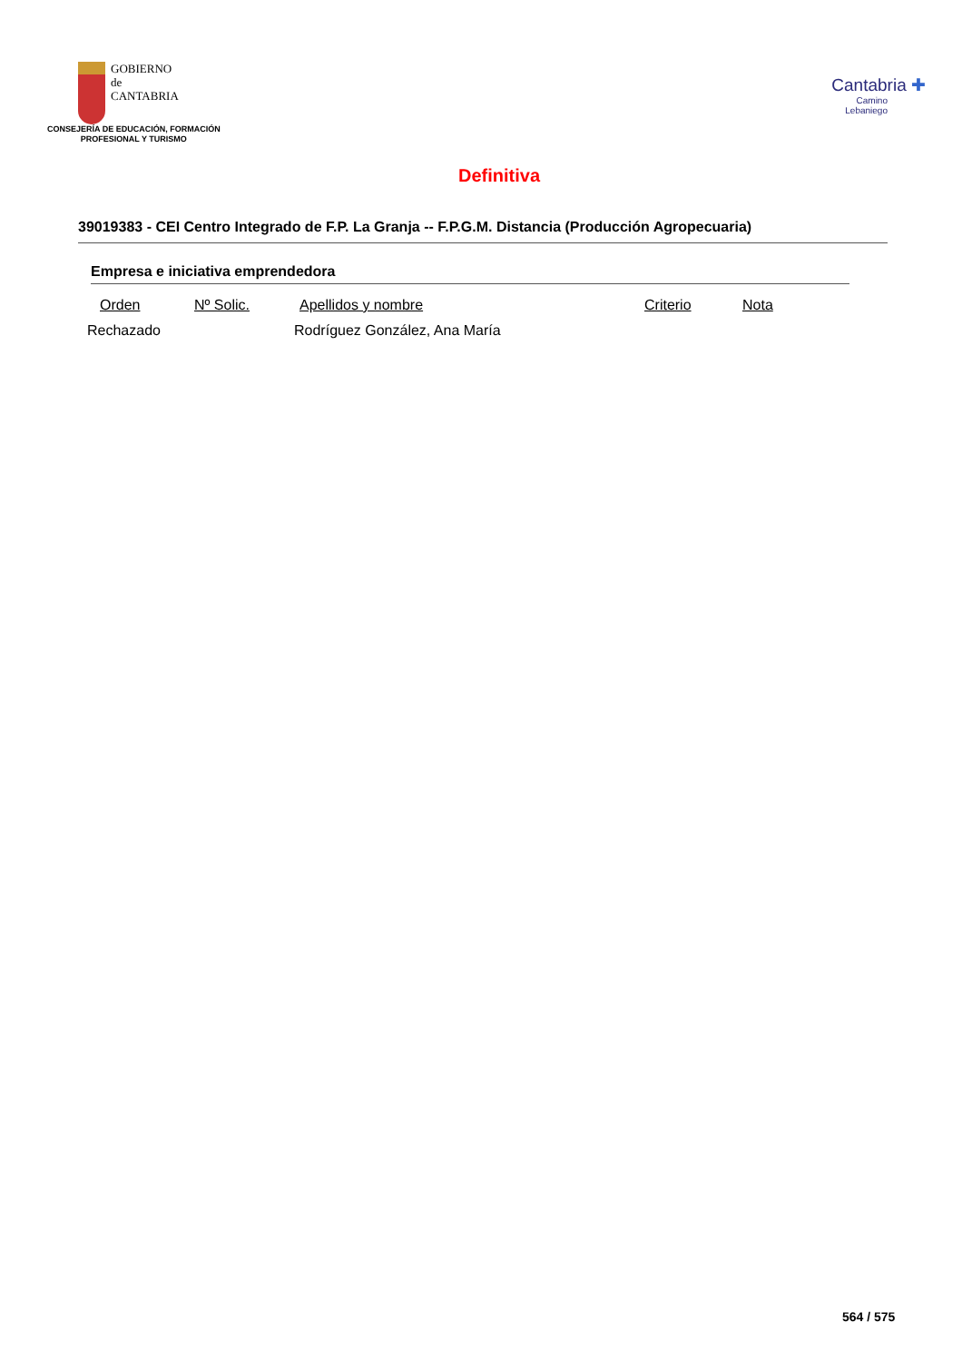GOBIERNO
de
CANTABRIA
CONSEJERÍA DE EDUCACIÓN, FORMACIÓN
PROFESIONAL Y TURISMO
Cantabria ✚
Camino
Lebaniego
Definitiva
39019383 - CEI Centro Integrado de F.P. La Granja -- F.P.G.M. Distancia (Producción Agropecuaria)
Empresa e iniciativa emprendedora
| Orden | Nº Solic. | Apellidos y nombre | Criterio | Nota |
| --- | --- | --- | --- | --- |
| Rechazado | | Rodríguez González, Ana María | | |
564 / 575